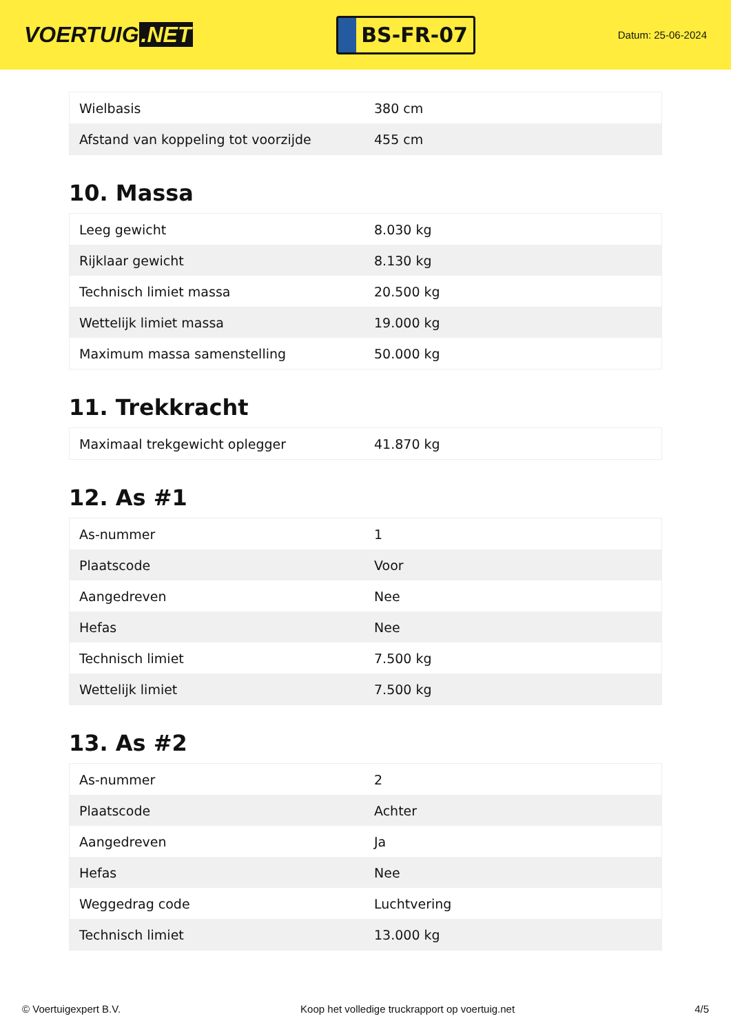VOERTUIG.NET
BS-FR-07
Datum: 25-06-2024
| Wielbasis | 380 cm |
| Afstand van koppeling tot voorzijde | 455 cm |
10. Massa
| Leeg gewicht | 8.030 kg |
| Rijklaar gewicht | 8.130 kg |
| Technisch limiet massa | 20.500 kg |
| Wettelijk limiet massa | 19.000 kg |
| Maximum massa samenstelling | 50.000 kg |
11. Trekkracht
| Maximaal trekgewicht oplegger | 41.870 kg |
12. As #1
| As-nummer | 1 |
| Plaatscode | Voor |
| Aangedreven | Nee |
| Hefas | Nee |
| Technisch limiet | 7.500 kg |
| Wettelijk limiet | 7.500 kg |
13. As #2
| As-nummer | 2 |
| Plaatscode | Achter |
| Aangedreven | Ja |
| Hefas | Nee |
| Weggedrag code | Luchtvering |
| Technisch limiet | 13.000 kg |
© Voertuigexpert B.V. Koop het volledige truckrapport op voertuig.net 4/5